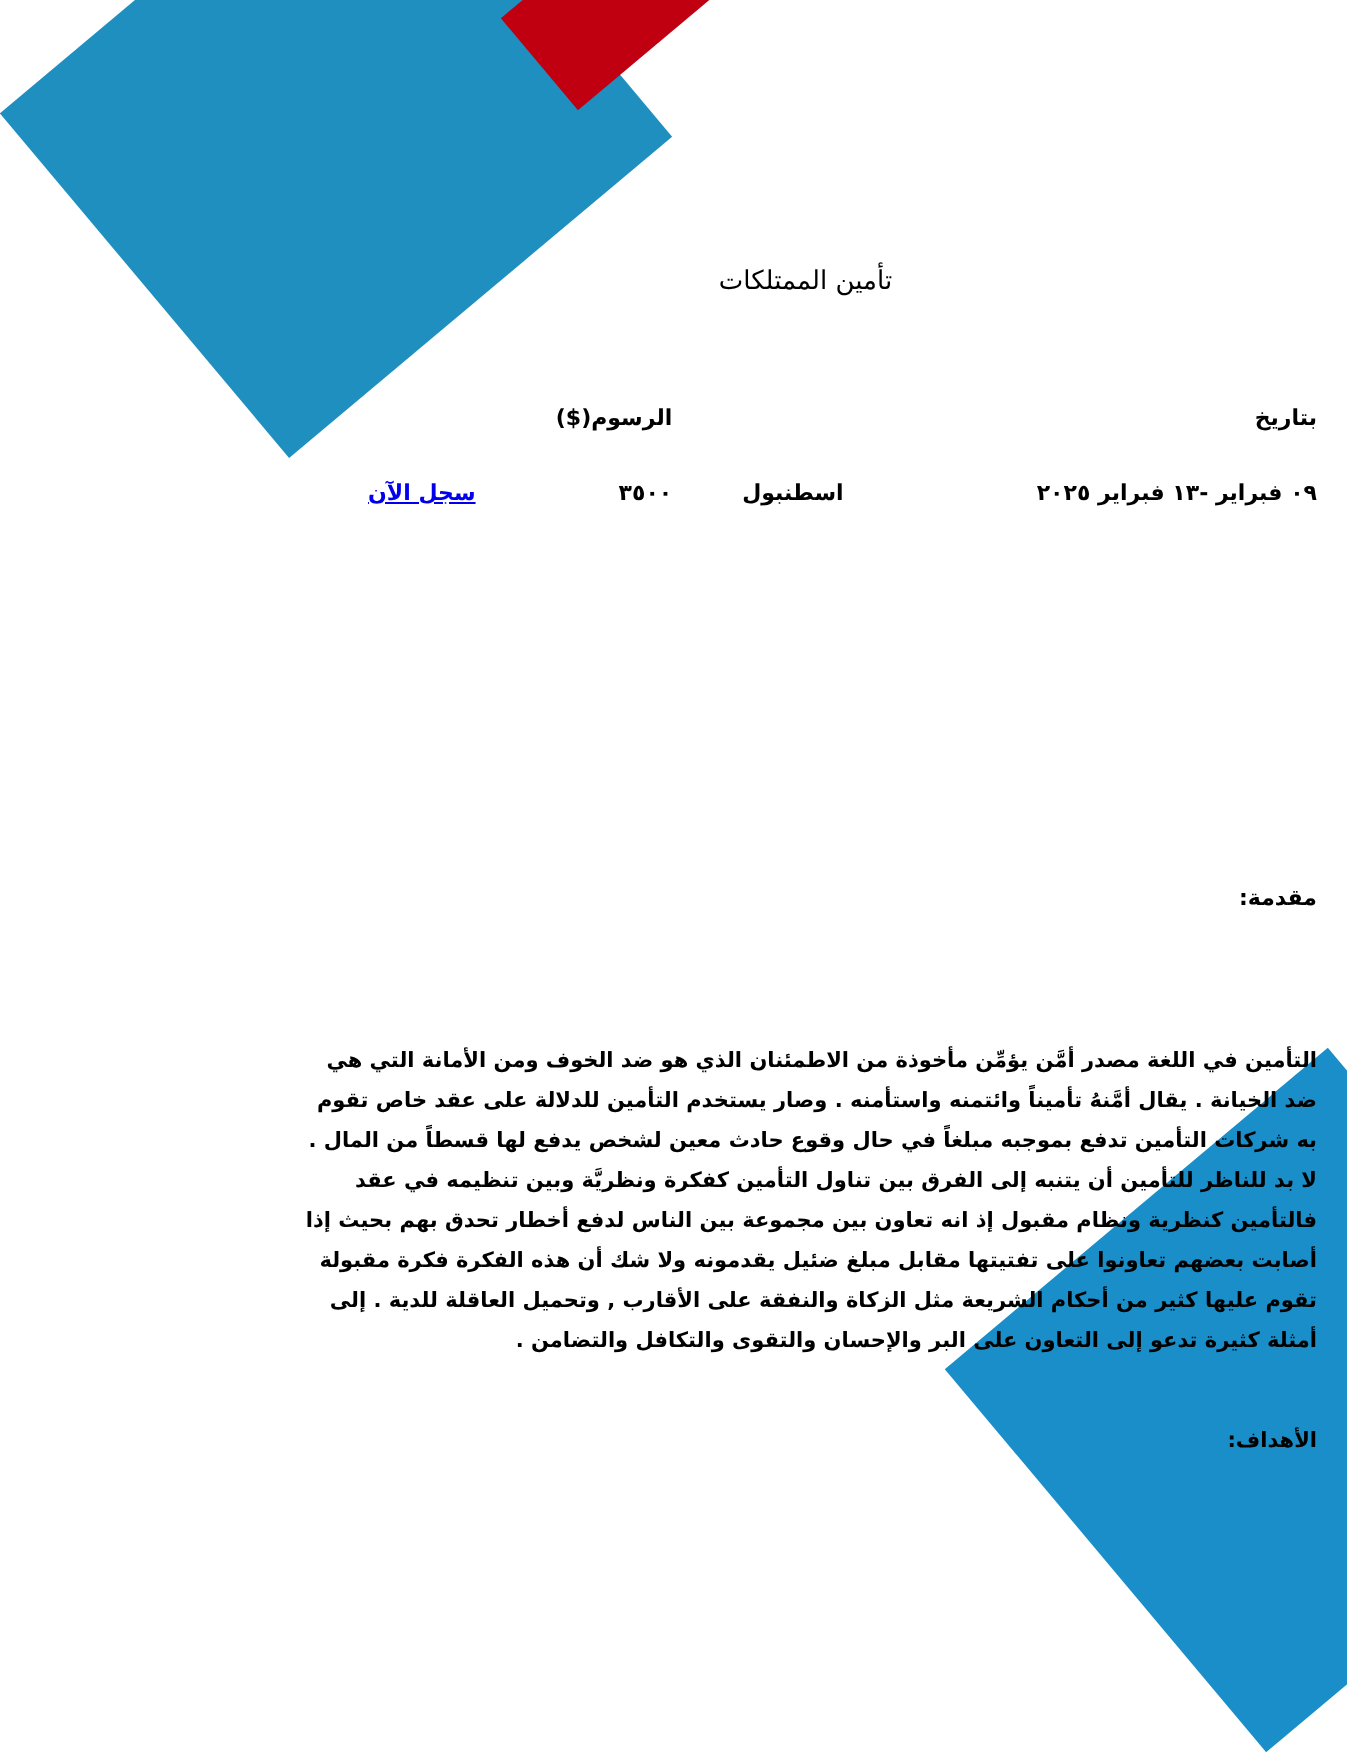تأمين الممتلكات
| بتاريخ | | الرسوم($) | |
| ٠٩ فبراير -١٣ فبراير ٢٠٢٥ | اسطنبول | ٣٥٠٠ | سجل الآن |
مقدمة:
التأمين في اللغة مصدر أمَّن يؤمِّن مأخوذة من الاطمئنان الذي هو ضد الخوف ومن الأمانة التي هي ضد الخيانة . يقال أمَّنهُ تأميناً وائتمنه واستأمنه . وصار يستخدم التأمين للدلالة على عقد خاص تقوم به شركات التأمين تدفع بموجبه مبلغاً في حال وقوع حادث معين لشخص يدفع لها قسطاً من المال . لا بد للناظر للتأمين أن يتنبه إلى الفرق بين تناول التأمين كفكرة ونظريَّة وبين تنظيمه في عقد فالتأمين كنظرية ونظام مقبول إذ انه تعاون بين مجموعة بين الناس لدفع أخطار تحدق بهم بحيث إذا أصابت بعضهم تعاونوا على تفتيتها مقابل مبلغ ضئيل يقدمونه ولا شك أن هذه الفكرة فكرة مقبولة تقوم عليها كثير من أحكام الشريعة مثل الزكاة والنفقة على الأقارب , وتحميل العاقلة للدية . إلى أمثلة كثيرة تدعو إلى التعاون على البر والإحسان والتقوى والتكافل والتضامن .
الأهداف: